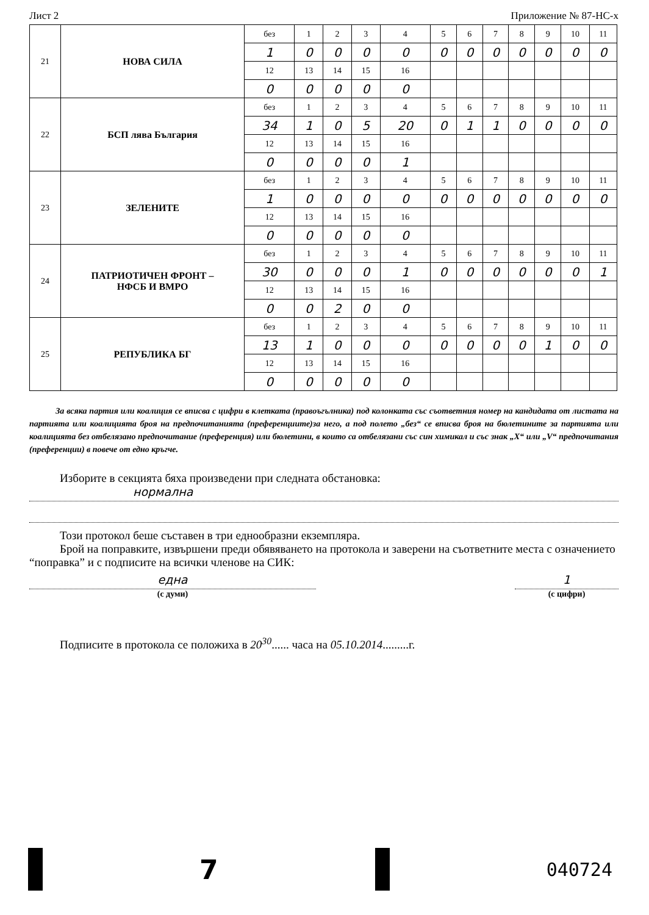Лист 2 Приложение № 87-НС-х
| 21 | НОВА СИЛА | без | 1 | 2 | 3 | 4 | 5 | 6 | 7 | 8 | 9 | 10 | 11 |
| | | 1 | 0 | 0 | 0 | 0 | 0 | 0 | 0 | 0 | 0 | 0 | 0 |
| | | 12 | 13 | 14 | 15 | 16 | | | | | | | |
| | | 0 | 0 | 0 | 0 | 0 | | | | | | | |
| 22 | БСП лява България | без | 1 | 2 | 3 | 4 | 5 | 6 | 7 | 8 | 9 | 10 | 11 |
| | | 34 | 1 | 0 | 5 | 20 | 0 | 1 | 1 | 0 | 0 | 0 | 0 |
| | | 12 | 13 | 14 | 15 | 16 | | | | | | | |
| | | 0 | 0 | 0 | 0 | 1 | | | | | | | |
| 23 | ЗЕЛЕНИТЕ | без | 1 | 2 | 3 | 4 | 5 | 6 | 7 | 8 | 9 | 10 | 11 |
| | | 1 | 0 | 0 | 0 | 0 | 0 | 0 | 0 | 0 | 0 | 0 | 0 |
| | | 12 | 13 | 14 | 15 | 16 | | | | | | | |
| | | 0 | 0 | 0 | 0 | 0 | | | | | | | |
| 24 | ПАТРИОТИЧЕН ФРОНТ – НФСБ И ВМРО | без | 1 | 2 | 3 | 4 | 5 | 6 | 7 | 8 | 9 | 10 | 11 |
| | | 30 | 0 | 0 | 0 | 1 | 0 | 0 | 0 | 0 | 0 | 0 | 1 |
| | | 12 | 13 | 14 | 15 | 16 | | | | | | | |
| | | 0 | 0 | 2 | 0 | 0 | | | | | | | |
| 25 | РЕПУБЛИКА БГ | без | 1 | 2 | 3 | 4 | 5 | 6 | 7 | 8 | 9 | 10 | 11 |
| | | 13 | 1 | 0 | 0 | 0 | 0 | 0 | 0 | 0 | 1 | 0 | 0 |
| | | 12 | 13 | 14 | 15 | 16 | | | | | | | |
| | | 0 | 0 | 0 | 0 | 0 | | | | | | | |
За всяка партия или коалиция се вписва с цифри в клетката (правоъгълника) под колонката със съответния номер на кандидата от листата на партията или коалицията броя на предпочитанията (преференциите)за него, а под полето „без“ се вписва броя на бюлетините за партията или коалицията без отбелязано предпочитание (преференция) или бюлетини, в които са отбелязани със син химикал и със знак „X“ или „V“ предпочитания (преференции) в повече от едно кръгче.
Изборите в секцията бяха произведени при следната обстановка:
нормална
Този протокол беше съставен в три еднообразни екземпляра.
Брой на поправките, извършени преди обявяването на протокола и заверени на съответните места с означението “поправка” и с подписите на всички членове на СИК:
една
(с думи)
1
(с цифри)
Подписите в протокола се положиха в 20<sup>30</sup>...... часа на 05.10.2014.........г.
7
040724